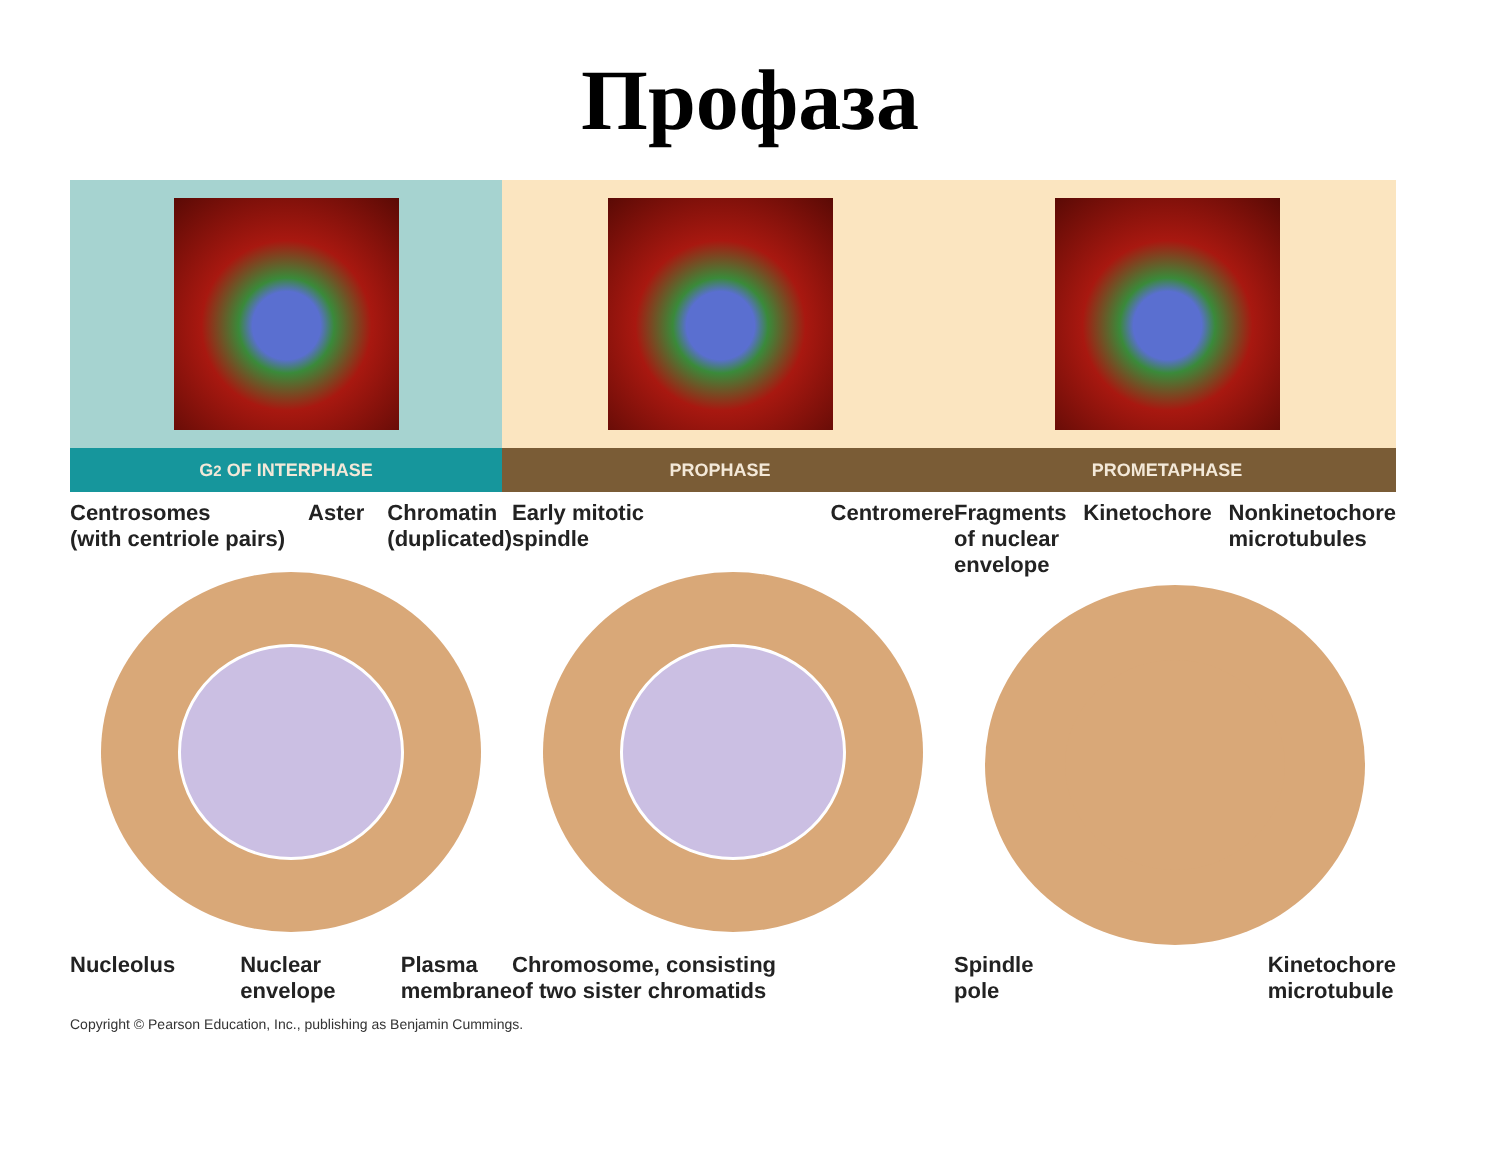Профаза
G<sub>2</sub> OF INTERPHASE PROPHASE PROMETAPHASE
Centrosomes
(with centriole pairs) Aster Chromatin
(duplicated)
Nucleolus Nuclear
envelope Plasma
membrane
Early mitotic
spindle Centromere
Chromosome, consisting
of two sister chromatids
Fragments
of nuclear
envelope Kinetochore Nonkinetochore
microtubules
Spindle
pole Kinetochore
microtubule
Copyright © Pearson Education, Inc., publishing as Benjamin Cummings.